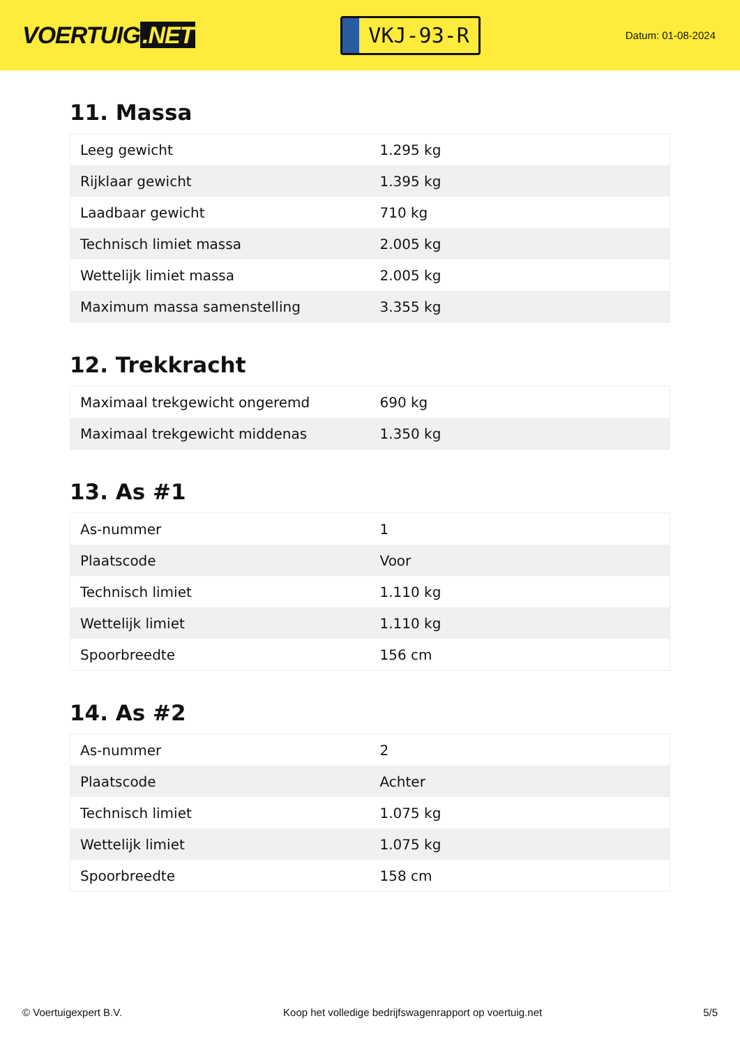VOERTUIG.NET
VKJ-93-R
Datum: 01-08-2024
11. Massa
| Leeg gewicht | 1.295 kg |
| Rijklaar gewicht | 1.395 kg |
| Laadbaar gewicht | 710 kg |
| Technisch limiet massa | 2.005 kg |
| Wettelijk limiet massa | 2.005 kg |
| Maximum massa samenstelling | 3.355 kg |
12. Trekkracht
| Maximaal trekgewicht ongeremd | 690 kg |
| Maximaal trekgewicht middenas | 1.350 kg |
13. As #1
| As-nummer | 1 |
| Plaatscode | Voor |
| Technisch limiet | 1.110 kg |
| Wettelijk limiet | 1.110 kg |
| Spoorbreedte | 156 cm |
14. As #2
| As-nummer | 2 |
| Plaatscode | Achter |
| Technisch limiet | 1.075 kg |
| Wettelijk limiet | 1.075 kg |
| Spoorbreedte | 158 cm |
© Voertuigexpert B.V. Koop het volledige bedrijfswagenrapport op voertuig.net 5/5